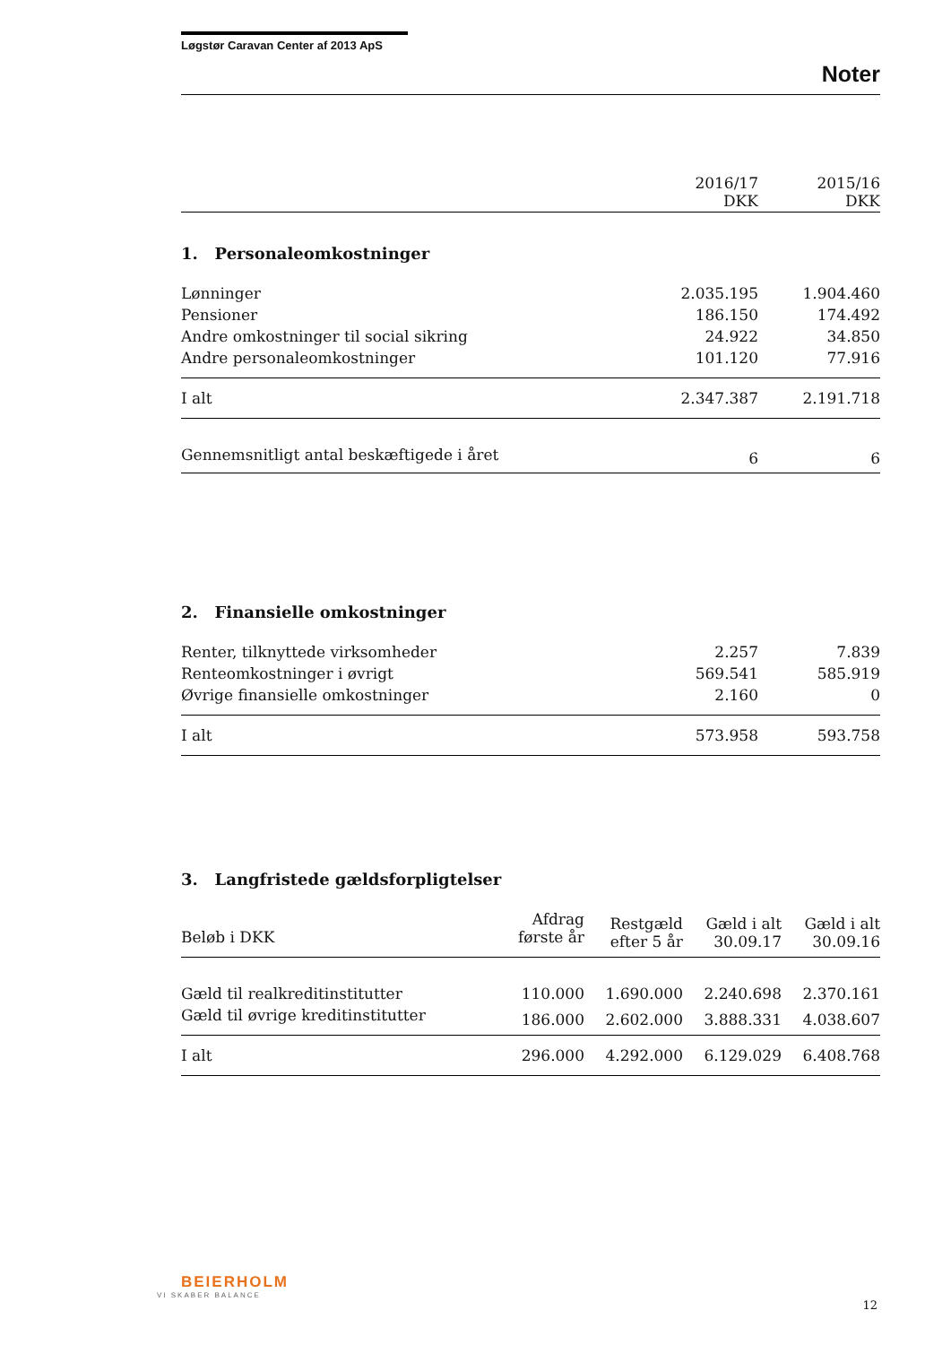Løgstør Caravan Center af 2013 ApS
Noter
| | 2016/17 DKK | 2015/16 DKK |
| --- | --- | --- |
1. Personaleomkostninger
| Lønninger | 2.035.195 | 1.904.460 |
| Pensioner | 186.150 | 174.492 |
| Andre omkostninger til social sikring | 24.922 | 34.850 |
| Andre personaleomkostninger | 101.120 | 77.916 |
| I alt | 2.347.387 | 2.191.718 |
| Gennemsnitligt antal beskæftigede i året | 6 | 6 |
2. Finansielle omkostninger
| Renter, tilknyttede virksomheder | 2.257 | 7.839 |
| Renteomkostninger i øvrigt | 569.541 | 585.919 |
| Øvrige finansielle omkostninger | 2.160 | 0 |
| I alt | 573.958 | 593.758 |
3. Langfristede gældsforpligtelser
| Beløb i DKK | Afdrag første år | Restgæld efter 5 år | Gæld i alt 30.09.17 | Gæld i alt 30.09.16 |
| --- | --- | --- | --- | --- |
| Gæld til realkreditinstitutter | 110.000 | 1.690.000 | 2.240.698 | 2.370.161 |
| Gæld til øvrige kreditinstitutter | 186.000 | 2.602.000 | 3.888.331 | 4.038.607 |
| I alt | 296.000 | 4.292.000 | 6.129.029 | 6.408.768 |
BEIERHOLM
VI SKABER BALANCE
12